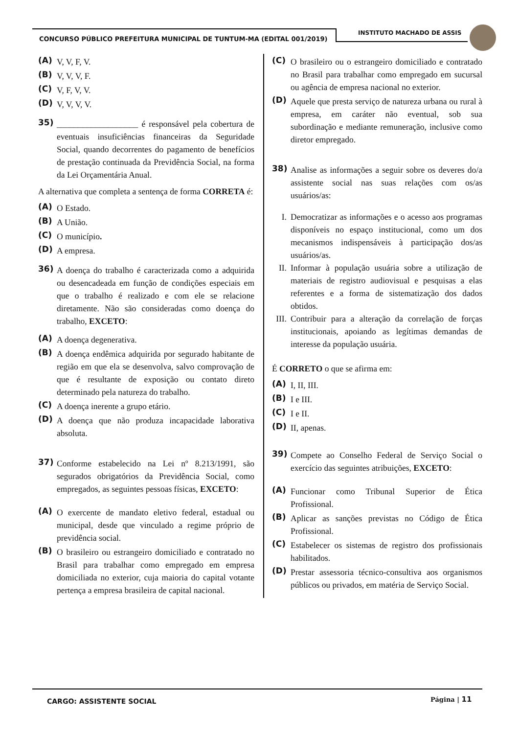CONCURSO PÚBLICO PREFEITURA MUNICIPAL DE TUNTUM-MA (EDITAL 001/2019)
INSTITUTO MACHADO DE ASSIS
(A) V, V, F, V.
(B) V, V, V, F.
(C) V, F, V, V.
(D) V, V, V, V.
35) ___________________ é responsável pela cobertura de eventuais insuficiências financeiras da Seguridade Social, quando decorrentes do pagamento de benefícios de prestação continuada da Previdência Social, na forma da Lei Orçamentária Anual.
A alternativa que completa a sentença de forma CORRETA é:
(A) O Estado.
(B) A União.
(C) O município.
(D) A empresa.
36) A doença do trabalho é caracterizada como a adquirida ou desencadeada em função de condições especiais em que o trabalho é realizado e com ele se relacione diretamente. Não são consideradas como doença do trabalho, EXCETO:
(A) A doença degenerativa.
(B) A doença endêmica adquirida por segurado habitante de região em que ela se desenvolva, salvo comprovação de que é resultante de exposição ou contato direto determinado pela natureza do trabalho.
(C) A doença inerente a grupo etário.
(D) A doença que não produza incapacidade laborativa absoluta.
37) Conforme estabelecido na Lei nº 8.213/1991, são segurados obrigatórios da Previdência Social, como empregados, as seguintes pessoas físicas, EXCETO:
(A) O exercente de mandato eletivo federal, estadual ou municipal, desde que vinculado a regime próprio de previdência social.
(B) O brasileiro ou estrangeiro domiciliado e contratado no Brasil para trabalhar como empregado em empresa domiciliada no exterior, cuja maioria do capital votante pertença a empresa brasileira de capital nacional.
(C) O brasileiro ou o estrangeiro domiciliado e contratado no Brasil para trabalhar como empregado em sucursal ou agência de empresa nacional no exterior.
(D) Aquele que presta serviço de natureza urbana ou rural à empresa, em caráter não eventual, sob sua subordinação e mediante remuneração, inclusive como diretor empregado.
38) Analise as informações a seguir sobre os deveres do/a assistente social nas suas relações com os/as usuários/as:
I. Democratizar as informações e o acesso aos programas disponíveis no espaço institucional, como um dos mecanismos indispensáveis à participação dos/as usuários/as.
II. Informar à população usuária sobre a utilização de materiais de registro audiovisual e pesquisas a elas referentes e a forma de sistematização dos dados obtidos.
III. Contribuir para a alteração da correlação de forças institucionais, apoiando as legítimas demandas de interesse da população usuária.
É CORRETO o que se afirma em:
(A) I, II, III.
(B) I e III.
(C) I e II.
(D) II, apenas.
39) Compete ao Conselho Federal de Serviço Social o exercício das seguintes atribuições, EXCETO:
(A) Funcionar como Tribunal Superior de Ética Profissional.
(B) Aplicar as sanções previstas no Código de Ética Profissional.
(C) Estabelecer os sistemas de registro dos profissionais habilitados.
(D) Prestar assessoria técnico-consultiva aos organismos públicos ou privados, em matéria de Serviço Social.
CARGO: ASSISTENTE SOCIAL Página | 11